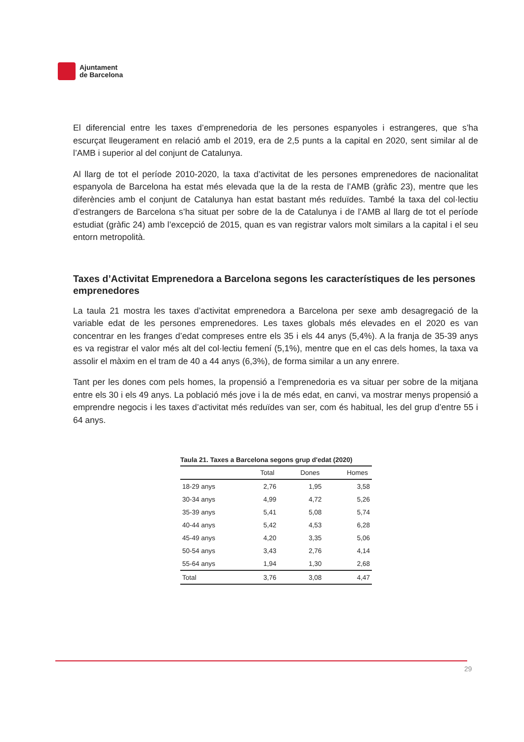Ajuntament
de Barcelona
El diferencial entre les taxes d’emprenedoria de les persones espanyoles i estrangeres, que s’ha escurçat lleugerament en relació amb el 2019, era de 2,5 punts a la capital en 2020, sent similar al de l’AMB i superior al del conjunt de Catalunya.
Al llarg de tot el període 2010-2020, la taxa d’activitat de les persones emprenedores de nacionalitat espanyola de Barcelona ha estat més elevada que la de la resta de l’AMB (gràfic 23), mentre que les diferències amb el conjunt de Catalunya han estat bastant més reduïdes. També la taxa del col·lectiu d’estrangers de Barcelona s’ha situat per sobre de la de Catalunya i de l’AMB al llarg de tot el període estudiat (gràfic 24) amb l’excepció de 2015, quan es van registrar valors molt similars a la capital i el seu entorn metropolità.
Taxes d’Activitat Emprenedora a Barcelona segons les característiques de les persones emprenedores
La taula 21 mostra les taxes d’activitat emprenedora a Barcelona per sexe amb desagregació de la variable edat de les persones emprenedores. Les taxes globals més elevades en el 2020 es van concentrar en les franges d’edat compreses entre els 35 i els 44 anys (5,4%). A la franja de 35-39 anys es va registrar el valor més alt del col·lectiu femení (5,1%), mentre que en el cas dels homes, la taxa va assolir el màxim en el tram de 40 a 44 anys (6,3%), de forma similar a un any enrere.
Tant per les dones com pels homes, la propensió a l’emprenedoria es va situar per sobre de la mitjana entre els 30 i els 49 anys. La població més jove i la de més edat, en canvi, va mostrar menys propensió a emprendre negocis i les taxes d’activitat més reduïdes van ser, com és habitual, les del grup d’entre 55 i 64 anys.
Taula 21. Taxes a Barcelona segons grup d'edat (2020)
| | Total | Dones | Homes |
| --- | --- | --- | --- |
| 18-29 anys | 2,76 | 1,95 | 3,58 |
| 30-34 anys | 4,99 | 4,72 | 5,26 |
| 35-39 anys | 5,41 | 5,08 | 5,74 |
| 40-44 anys | 5,42 | 4,53 | 6,28 |
| 45-49 anys | 4,20 | 3,35 | 5,06 |
| 50-54 anys | 3,43 | 2,76 | 4,14 |
| 55-64 anys | 1,94 | 1,30 | 2,68 |
| Total | 3,76 | 3,08 | 4,47 |
29